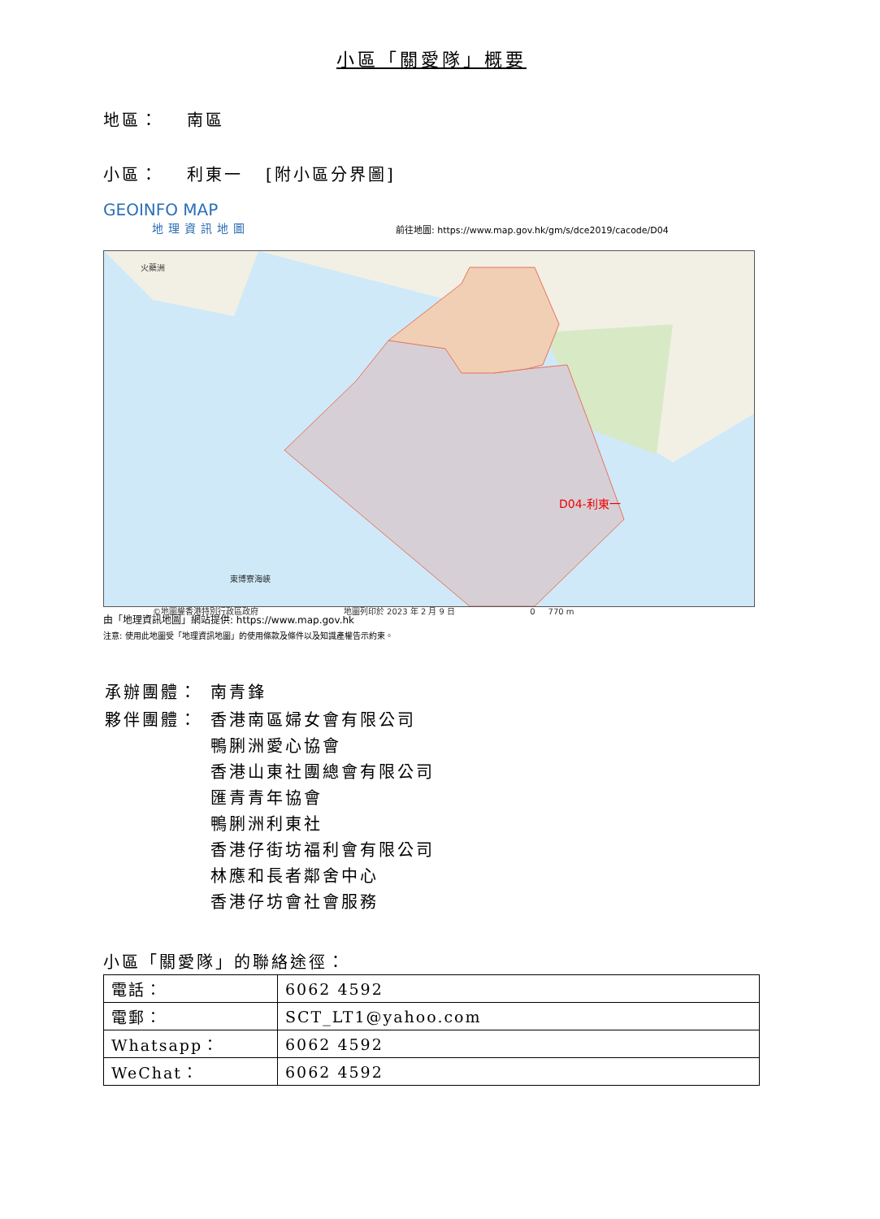小區「關愛隊」概要
地區： 南區
小區： 利東一 [附小區分界圖]
GEOINFO MAP
地理資訊地圖
前往地圖: https://www.map.gov.hk/gm/s/dce2019/cacode/D04
火藥洲
D04-利東一
東博寮海峽
©地圖權香港特別行政區政府 地圖列印於 2023 年 2 月 9 日 0 770 m
由「地理資訊地圖」網站提供: https://www.map.gov.hk
注意: 使用此地圖受「地理資訊地圖」的使用條款及條件以及知識產權告示約束。
| 承辦團體： | 南青鋒 |
| 夥伴團體： | 香港南區婦女會有限公司 鴨脷洲愛心協會 香港山東社團總會有限公司 匯青青年協會 鴨脷洲利東社 香港仔街坊福利會有限公司 林應和長者鄰舍中心 香港仔坊會社會服務 |
小區「關愛隊」的聯絡途徑：
| 電話： | 6062 4592 |
| 電郵： | SCT_LT1@yahoo.com |
| Whatsapp： | 6062 4592 |
| WeChat： | 6062 4592 |